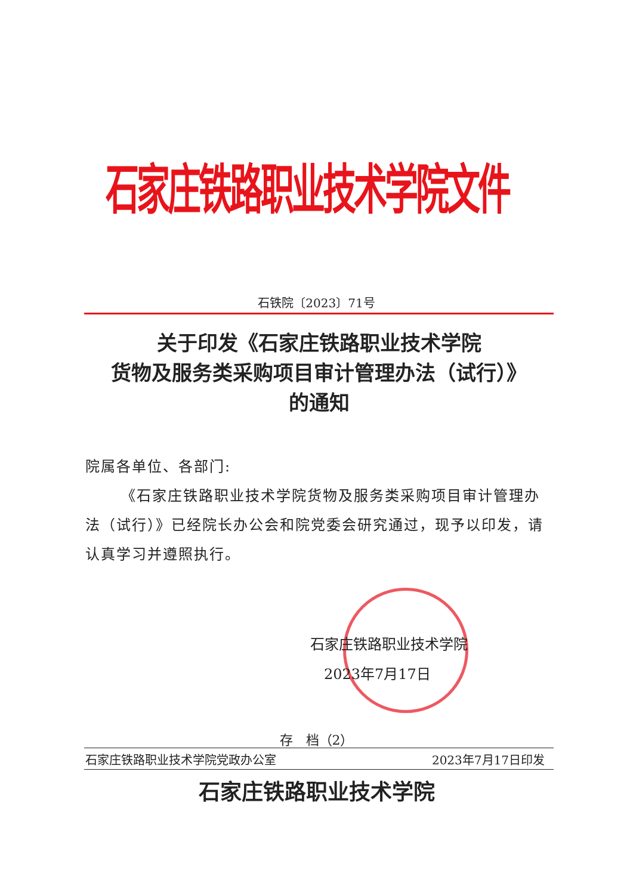石家庄铁路职业技术学院文件
石铁院〔2023〕71号
关于印发《石家庄铁路职业技术学院
货物及服务类采购项目审计管理办法（试行）》
的通知
院属各单位、各部门:
《石家庄铁路职业技术学院货物及服务类采购项目审计管理办法（试行）》已经院长办公会和院党委会研究通过，现予以印发，请认真学习并遵照执行。
石家庄铁路职业技术学院
2023年7月17日
存　档（2）
石家庄铁路职业技术学院党政办公室 2023年7月17日印发
石家庄铁路职业技术学院